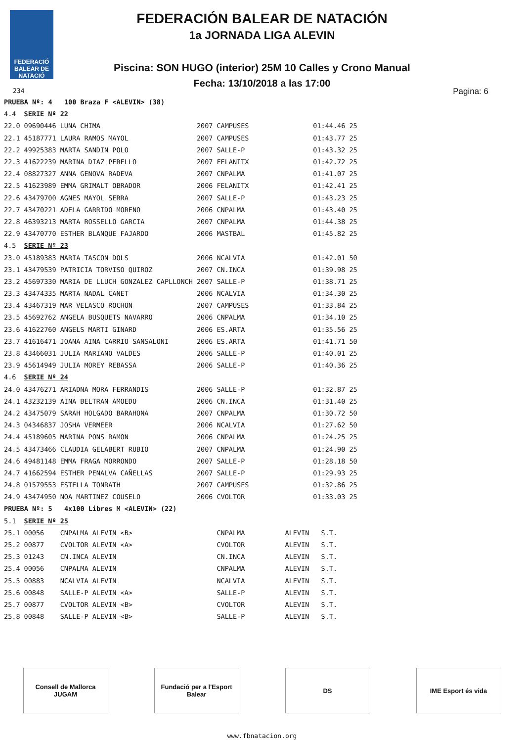FEDERACIÓ BALEAR DE NATACIÓ
FEDERACIÓN BALEAR DE NATACIÓN
1a JORNADA LIGA ALEVIN
Piscina: SON HUGO (interior) 25M 10 Calles y Crono Manual
Fecha: 13/10/2018 a las 17:00
234 Pagina: 6
| PRUEBA Nº: 4 100 Braza F <ALEVIN> (38) | | | | | |
| 4.4 | SERIE Nº 22 | | | | |
| 22.0 | 09690446 LUNA CHIMA | 2007 | CAMPUSES | 01:44.46 | 25 |
| 22.1 | 45187771 LAURA RAMOS MAYOL | 2007 | CAMPUSES | 01:43.77 | 25 |
| 22.2 | 49925383 MARTA SANDIN POLO | 2007 | SALLE-P | 01:43.32 | 25 |
| 22.3 | 41622239 MARINA DIAZ PERELLO | 2007 | FELANITX | 01:42.72 | 25 |
| 22.4 | 08827327 ANNA GENOVA RADEVA | 2007 | CNPALMA | 01:41.07 | 25 |
| 22.5 | 41623989 EMMA GRIMALT OBRADOR | 2006 | FELANITX | 01:42.41 | 25 |
| 22.6 | 43479700 AGNES MAYOL SERRA | 2007 | SALLE-P | 01:43.23 | 25 |
| 22.7 | 43470221 ADELA GARRIDO MORENO | 2006 | CNPALMA | 01:43.40 | 25 |
| 22.8 | 46393213 MARTA ROSSELLO GARCIA | 2007 | CNPALMA | 01:44.38 | 25 |
| 22.9 | 43470770 ESTHER BLANQUE FAJARDO | 2006 | MASTBAL | 01:45.82 | 25 |
| 4.5 | SERIE Nº 23 | | | | |
| 23.0 | 45189383 MARIA TASCON DOLS | 2006 | NCALVIA | 01:42.01 | 50 |
| 23.1 | 43479539 PATRICIA TORVISO QUIROZ | 2007 | CN.INCA | 01:39.98 | 25 |
| 23.2 | 45697330 MARIA DE LLUCH GONZALEZ CAPLLONCH | 2007 | SALLE-P | 01:38.71 | 25 |
| 23.3 | 43474335 MARTA NADAL CANET | 2006 | NCALVIA | 01:34.30 | 25 |
| 23.4 | 43467319 MAR VELASCO ROCHON | 2007 | CAMPUSES | 01:33.84 | 25 |
| 23.5 | 45692762 ANGELA BUSQUETS NAVARRO | 2006 | CNPALMA | 01:34.10 | 25 |
| 23.6 | 41622760 ANGELS MARTI GINARD | 2006 | ES.ARTA | 01:35.56 | 25 |
| 23.7 | 41616471 JOANA AINA CARRIO SANSALONI | 2006 | ES.ARTA | 01:41.71 | 50 |
| 23.8 | 43466031 JULIA MARIANO VALDES | 2006 | SALLE-P | 01:40.01 | 25 |
| 23.9 | 45614949 JULIA MOREY REBASSA | 2006 | SALLE-P | 01:40.36 | 25 |
| 4.6 | SERIE Nº 24 | | | | |
| 24.0 | 43476271 ARIADNA MORA FERRANDIS | 2006 | SALLE-P | 01:32.87 | 25 |
| 24.1 | 43232139 AINA BELTRAN AMOEDO | 2006 | CN.INCA | 01:31.40 | 25 |
| 24.2 | 43475079 SARAH HOLGADO BARAHONA | 2007 | CNPALMA | 01:30.72 | 50 |
| 24.3 | 04346837 JOSHA VERMEER | 2006 | NCALVIA | 01:27.62 | 50 |
| 24.4 | 45189605 MARINA PONS RAMON | 2006 | CNPALMA | 01:24.25 | 25 |
| 24.5 | 43473466 CLAUDIA GELABERT RUBIO | 2007 | CNPALMA | 01:24.90 | 25 |
| 24.6 | 49481148 EMMA FRAGA MORRONDO | 2007 | SALLE-P | 01:28.18 | 50 |
| 24.7 | 41662594 ESTHER PENALVA CAÑELLAS | 2007 | SALLE-P | 01:29.93 | 25 |
| 24.8 | 01579553 ESTELLA TONRATH | 2007 | CAMPUSES | 01:32.86 | 25 |
| 24.9 | 43474950 NOA MARTINEZ COUSELO | 2006 | CVOLTOR | 01:33.03 | 25 |
| PRUEBA Nº: 5 4x100 Libres M <ALEVIN> (22) | | | | | |
| 5.1 | SERIE Nº 25 | | | | |
| 25.1 | 00056 CNPALMA ALEVIN <B> | | CNPALMA ALEVIN | S.T. | |
| 25.2 | 00877 CVOLTOR ALEVIN <A> | | CVOLTOR ALEVIN | S.T. | |
| 25.3 | 01243 CN.INCA ALEVIN | | CN.INCA ALEVIN | S.T. | |
| 25.4 | 00056 CNPALMA ALEVIN | | CNPALMA ALEVIN | S.T. | |
| 25.5 | 00883 NCALVIA ALEVIN | | NCALVIA ALEVIN | S.T. | |
| 25.6 | 00848 SALLE-P ALEVIN <A> | | SALLE-P ALEVIN | S.T. | |
| 25.7 | 00877 CVOLTOR ALEVIN <B> | | CVOLTOR ALEVIN | S.T. | |
| 25.8 | 00848 SALLE-P ALEVIN <B> | | SALLE-P ALEVIN | S.T. | |
Consell de Mallorca JUGAM
Fundació per a l'Esport Balear
DS IME Esport és vida
www.fbnatacion.org